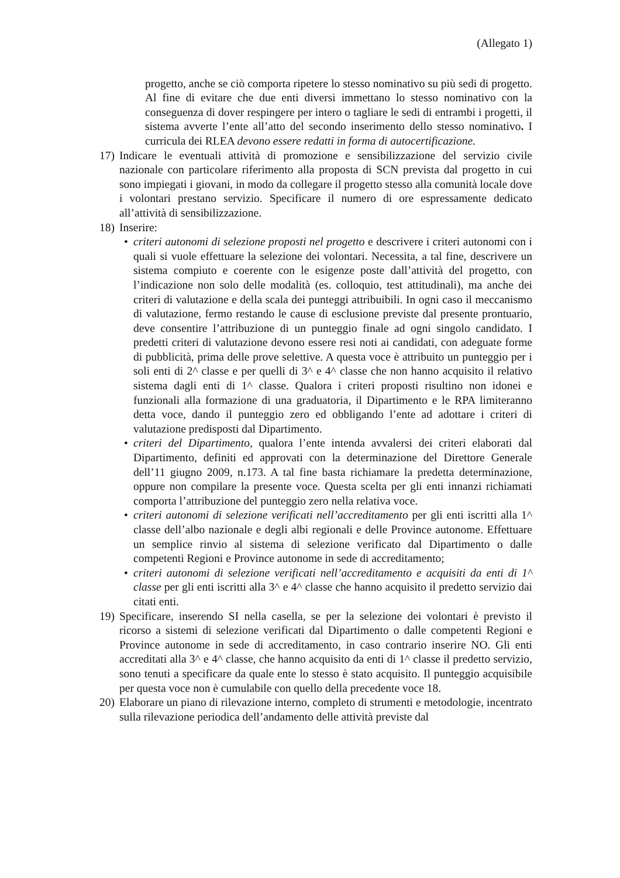(Allegato 1)
progetto, anche se ciò comporta ripetere lo stesso nominativo su più sedi di progetto. Al fine di evitare che due enti diversi immettano lo stesso nominativo con la conseguenza di dover respingere per intero o tagliare le sedi di entrambi i progetti, il sistema avverte l’ente all’atto del secondo inserimento dello stesso nominativo. I curricula dei RLEA devono essere redatti in forma di autocertificazione.
17)
Indicare le eventuali attività di promozione e sensibilizzazione del servizio civile nazionale con particolare riferimento alla proposta di SCN prevista dal progetto in cui sono impiegati i giovani, in modo da collegare il progetto stesso alla comunità locale dove i volontari prestano servizio. Specificare il numero di ore espressamente dedicato all’attività di sensibilizzazione.
18)
Inserire:
• criteri autonomi di selezione proposti nel progetto e descrivere i criteri autonomi con i quali si vuole effettuare la selezione dei volontari. Necessita, a tal fine, descrivere un sistema compiuto e coerente con le esigenze poste dall’attività del progetto, con l’indicazione non solo delle modalità (es. colloquio, test attitudinali), ma anche dei criteri di valutazione e della scala dei punteggi attribuibili. In ogni caso il meccanismo di valutazione, fermo restando le cause di esclusione previste dal presente prontuario, deve consentire l’attribuzione di un punteggio finale ad ogni singolo candidato. I predetti criteri di valutazione devono essere resi noti ai candidati, con adeguate forme di pubblicità, prima delle prove selettive. A questa voce è attribuito un punteggio per i soli enti di 2^ classe e per quelli di 3^ e 4^ classe che non hanno acquisito il relativo sistema dagli enti di 1^ classe. Qualora i criteri proposti risultino non idonei e funzionali alla formazione di una graduatoria, il Dipartimento e le RPA limiteranno detta voce, dando il punteggio zero ed obbligando l’ente ad adottare i criteri di valutazione predisposti dal Dipartimento.
• criteri del Dipartimento, qualora l’ente intenda avvalersi dei criteri elaborati dal Dipartimento, definiti ed approvati con la determinazione del Direttore Generale dell’11 giugno 2009, n.173. A tal fine basta richiamare la predetta determinazione, oppure non compilare la presente voce. Questa scelta per gli enti innanzi richiamati comporta l’attribuzione del punteggio zero nella relativa voce.
• criteri autonomi di selezione verificati nell’accreditamento per gli enti iscritti alla 1^ classe dell’albo nazionale e degli albi regionali e delle Province autonome. Effettuare un semplice rinvio al sistema di selezione verificato dal Dipartimento o dalle competenti Regioni e Province autonome in sede di accreditamento;
• criteri autonomi di selezione verificati nell’accreditamento e acquisiti da enti di 1^ classe per gli enti iscritti alla 3^ e 4^ classe che hanno acquisito il predetto servizio dai citati enti.
19)
Specificare, inserendo SI nella casella, se per la selezione dei volontari è previsto il ricorso a sistemi di selezione verificati dal Dipartimento o dalle competenti Regioni e Province autonome in sede di accreditamento, in caso contrario inserire NO. Gli enti accreditati alla 3^ e 4^ classe, che hanno acquisito da enti di 1^ classe il predetto servizio, sono tenuti a specificare da quale ente lo stesso è stato acquisito. Il punteggio acquisibile per questa voce non è cumulabile con quello della precedente voce 18.
20)
Elaborare un piano di rilevazione interno, completo di strumenti e metodologie, incentrato sulla rilevazione periodica dell’andamento delle attività previste dal